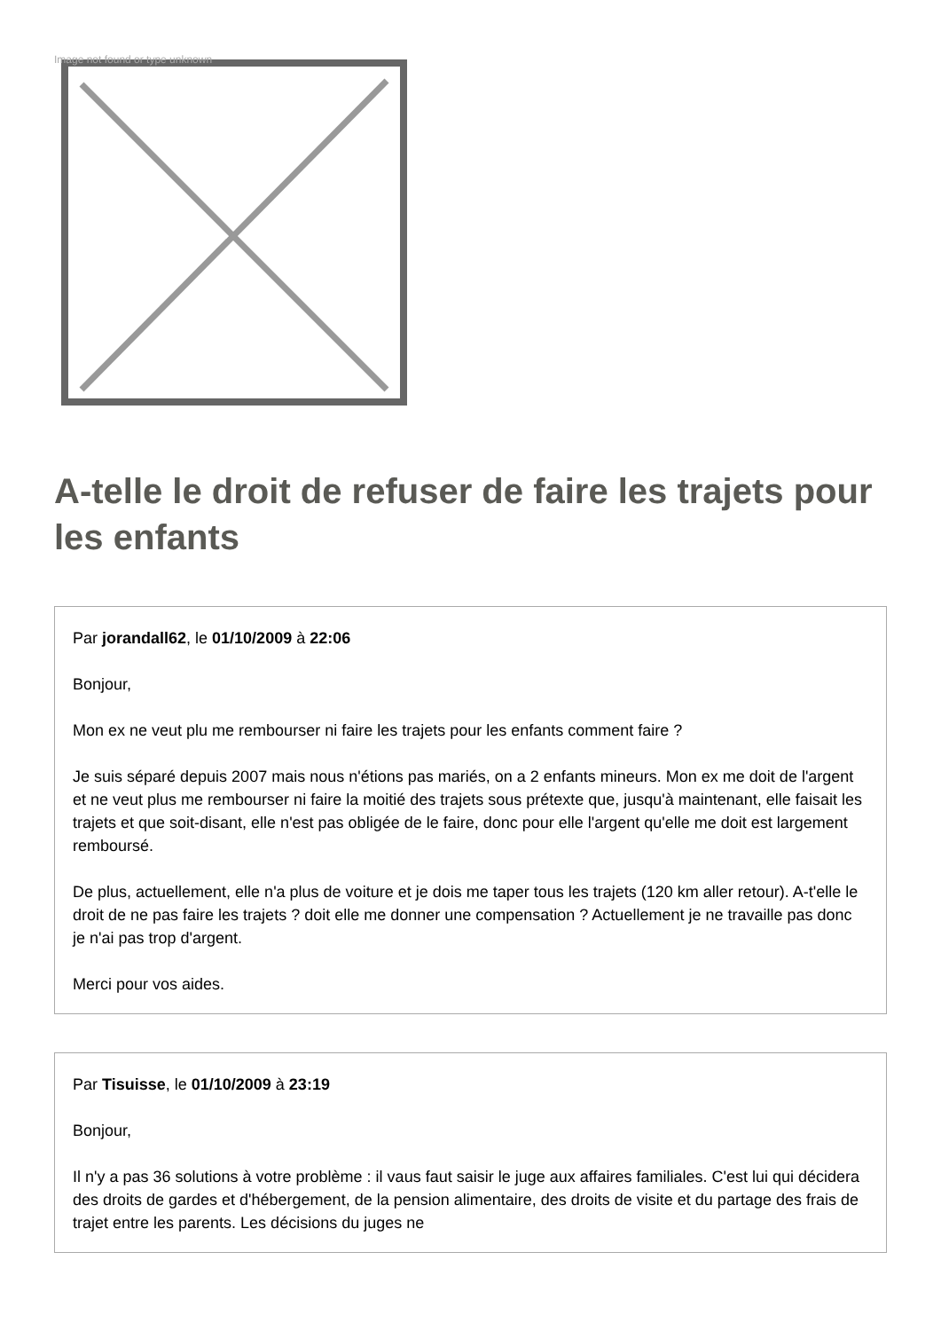Image not found or type unknown
A-telle le droit de refuser de faire les trajets pour les enfants
Par jorandall62, le 01/10/2009 à 22:06
Bonjour,
Mon ex ne veut plu me rembourser ni faire les trajets pour les enfants comment faire ?
Je suis séparé depuis 2007 mais nous n'étions pas mariés, on a 2 enfants mineurs. Mon ex me doit de l'argent et ne veut plus me rembourser ni faire la moitié des trajets sous prétexte que, jusqu'à maintenant, elle faisait les trajets et que soit-disant, elle n'est pas obligée de le faire, donc pour elle l'argent qu'elle me doit est largement remboursé.
De plus, actuellement, elle n'a plus de voiture et je dois me taper tous les trajets (120 km aller retour). A-t'elle le droit de ne pas faire les trajets ? doit elle me donner une compensation ? Actuellement je ne travaille pas donc je n'ai pas trop d'argent.
Merci pour vos aides.
Par Tisuisse, le 01/10/2009 à 23:19
Bonjour,
Il n'y a pas 36 solutions à votre problème : il vaus faut saisir le juge aux affaires familiales. C'est lui qui décidera des droits de gardes et d'hébergement, de la pension alimentaire, des droits de visite et du partage des frais de trajet entre les parents. Les décisions du juges ne